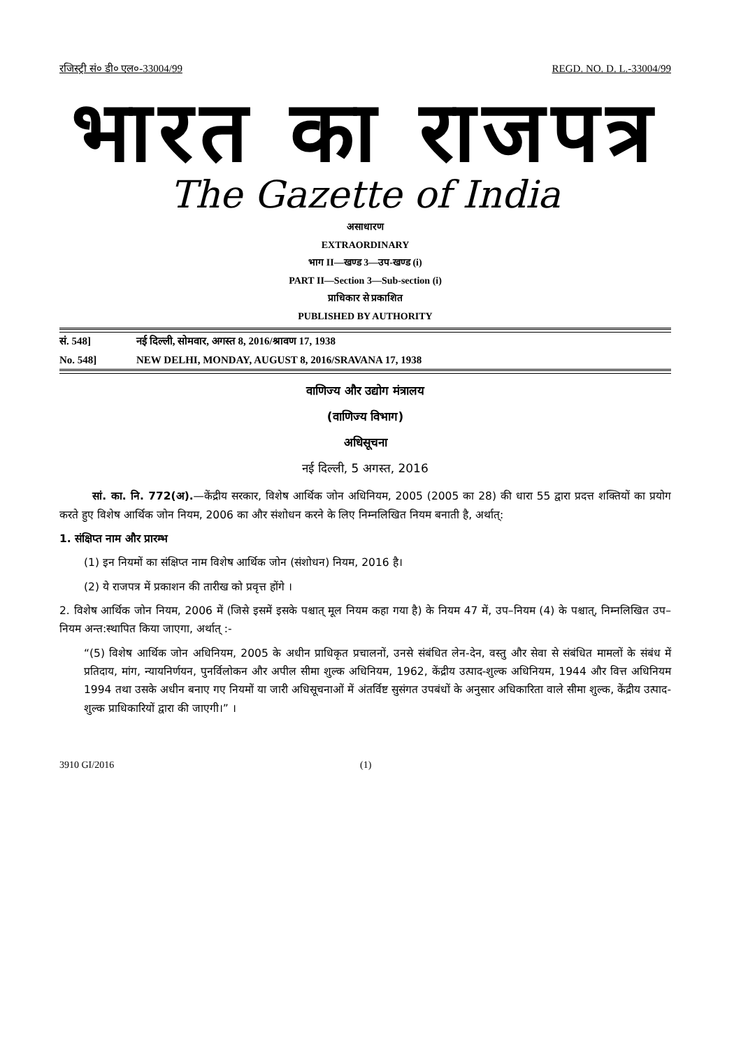रजिस्ट्री सं० डी० एल०-33004/99 REGD. NO. D. L.-33004/99
भारत का राजपत्र
The Gazette of India
असाधारण
EXTRAORDINARY
भाग II—खण्ड 3—उप-खण्ड (i)
PART II—Section 3—Sub-section (i)
प्राधिकार से प्रकाशित
PUBLISHED BY AUTHORITY
सं. 548] नई दिल्ली, सोमवार, अगस्त 8, 2016/श्रावण 17, 1938
No. 548] NEW DELHI, MONDAY, AUGUST 8, 2016/SRAVANA 17, 1938
वाणिज्य और उद्योग मंत्रालय
(वाणिज्य विभाग)
अधिसूचना
नई दिल्ली, 5 अगस्त, 2016
सां. का. नि. 772(अ).—केंद्रीय सरकार, विशेष आर्थिक जोन अधिनियम, 2005 (2005 का 28) की धारा 55 द्वारा प्रदत्त शक्तियों का प्रयोग करते हुए विशेष आर्थिक जोन नियम, 2006 का और संशोधन करने के लिए निम्नलिखित नियम बनाती है, अर्थात्:
1. संक्षिप्त नाम और प्रारम्भ
(1) इन नियमों का संक्षिप्त नाम विशेष आर्थिक जोन (संशोधन) नियम, 2016 है।
(2) ये राजपत्र में प्रकाशन की तारीख को प्रवृत्त होंगे ।
2. विशेष आर्थिक जोन नियम, 2006 में (जिसे इसमें इसके पश्चात् मूल नियम कहा गया है) के नियम 47 में, उप–नियम (4) के पश्चात्, निम्नलिखित उप–नियम अन्त:स्थापित किया जाएगा, अर्थात् :-
“(5) विशेष आर्थिक जोन अधिनियम, 2005 के अधीन प्राधिकृत प्रचालनों, उनसे संबंधित लेन-देन, वस्तु और सेवा से संबंधित मामलों के संबंध में प्रतिदाय, मांग, न्यायनिर्णयन, पुनर्विलोकन और अपील सीमा शुल्क अधिनियम, 1962, केंद्रीय उत्पाद-शुल्क अधिनियम, 1944 और वित्त अधिनियम 1994 तथा उसके अधीन बनाए गए नियमों या जारी अधिसूचनाओं में अंतर्विष्ट सुसंगत उपबंधों के अनुसार अधिकारिता वाले सीमा शुल्क, केंद्रीय उत्पाद-शुल्क प्राधिकारियों द्वारा की जाएगी।” ।
3910 GI/2016 (1)